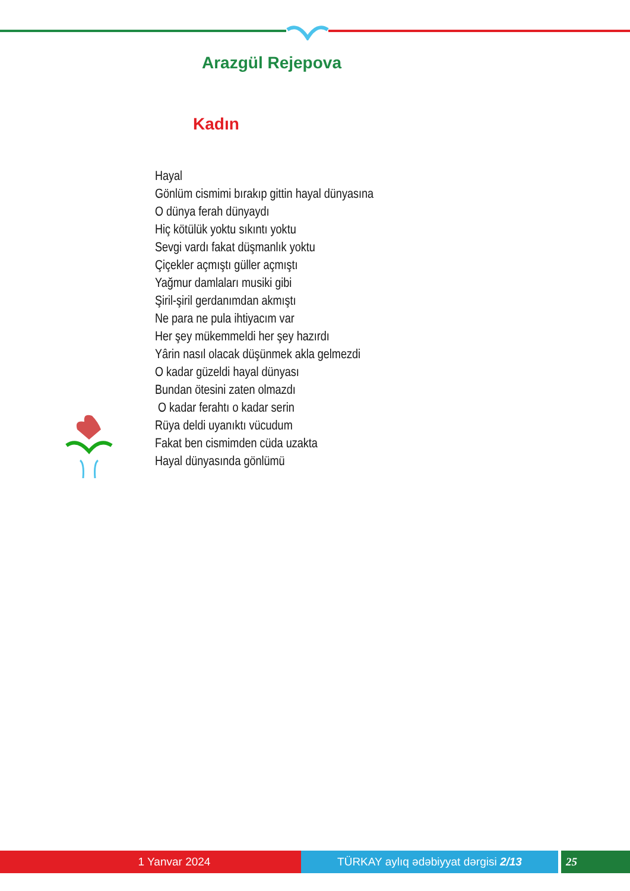Arazgül Rejepova
Kadın
Hayal
Gönlüm cismimi bırakıp gittin hayal dünyasına
O dünya ferah dünyaydı
Hiç kötülük yoktu sıkıntı yoktu
Sevgi vardı fakat düşmanlık yoktu
Çiçekler açmıştı güller açmıştı
Yağmur damlaları musiki gibi
Şiril-şiril gerdanımdan akmıştı
Ne para ne pula ihtiyacım var
Her şey mükemmeldi her şey hazırdı
Yârin nasıl olacak düşünmek akla gelmezdi
O kadar güzeldi hayal dünyası
Bundan ötesini zaten olmazdı
O kadar ferahtı o kadar serin
Rüya deldi uyanıktı vücudum
Fakat ben cismimden cüda uzakta
Hayal dünyasında gönlümü
1 Yanvar 2024 TÜRKAY aylıq ədəbiyyat dərgisi 2/13 25